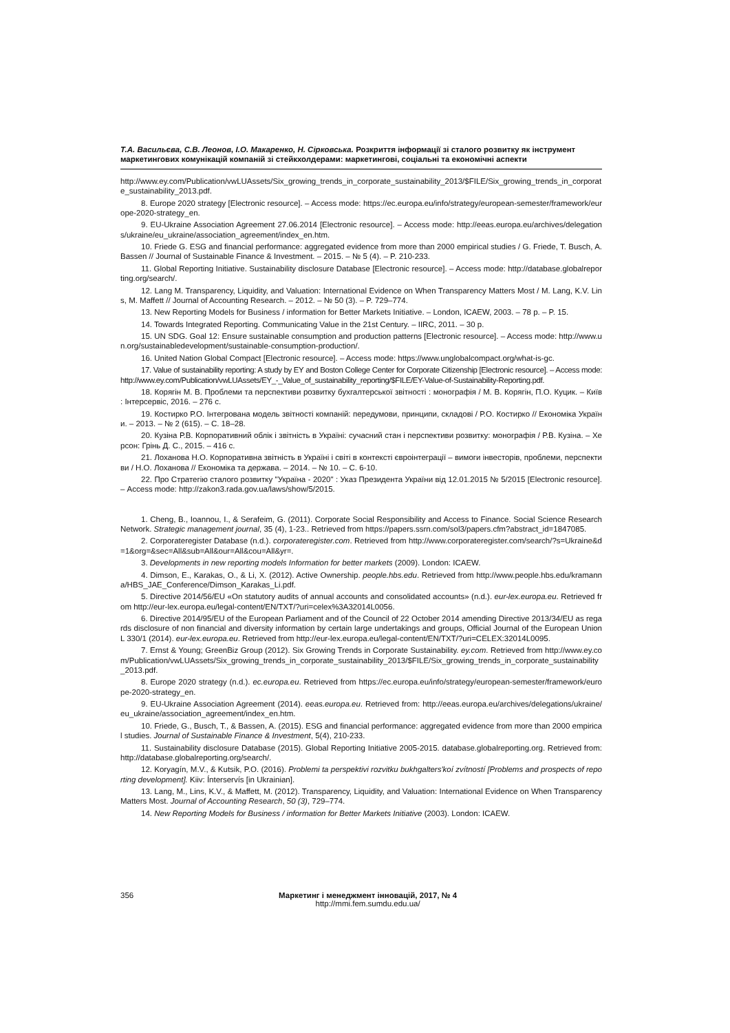Т.А. Васильєва, С.В. Леонов, І.О. Макаренко, Н. Сірковська. Розкриття інформації зі сталого розвитку як інструмент маркетингових комунікацій компаній зі стейкхолдерами: маркетингові, соціальні та економічні аспекти
http://www.ey.com/Publication/vwLUAssets/Six_growing_trends_in_corporate_sustainability_2013/$FILE/Six_growing_trends_in_corporate_sustainability_2013.pdf.
8. Europe 2020 strategy [Electronic resource]. – Access mode: https://ec.europa.eu/info/strategy/european-semester/framework/europe-2020-strategy_en.
9. EU-Ukraine Association Agreement 27.06.2014 [Electronic resource]. – Access mode: http://eeas.europa.eu/archives/delegations/ukraine/eu_ukraine/association_agreement/index_en.htm.
10. Friede G. ESG and financial performance: aggregated evidence from more than 2000 empirical studies / G. Friede, T. Busch, A. Bassen // Journal of Sustainable Finance & Investment. – 2015. – № 5 (4). – P. 210-233.
11. Global Reporting Initiative. Sustainability disclosure Database [Electronic resource]. – Access mode: http://database.globalreporting.org/search/.
12. Lang M. Transparency, Liquidity, and Valuation: International Evidence on When Transparency Matters Most / M. Lang, K.V. Lins, M. Maffett // Journal of Accounting Research. – 2012. – № 50 (3). – P. 729–774.
13. New Reporting Models for Business / information for Better Markets Initiative. – London, ICAEW, 2003. – 78 p. – P. 15.
14. Towards Integrated Reporting. Communicating Value in the 21st Century. – IIRC, 2011. – 30 p.
15. UN SDG. Goal 12: Ensure sustainable consumption and production patterns [Electronic resource]. – Access mode: http://www.un.org/sustainabledevelopment/sustainable-consumption-production/.
16. United Nation Global Compact [Electronic resource]. – Access mode: https://www.unglobalcompact.org/what-is-gc.
17. Value of sustainability reporting: A study by EY and Boston College Center for Corporate Citizenship [Electronic resource]. – Access mode: http://www.ey.com/Publication/vwLUAssets/EY_-_Value_of_sustainability_reporting/$FILE/EY-Value-of-Sustainability-Reporting.pdf.
18. Корягін М. В. Проблеми та перспективи розвитку бухгалтерської звітності : монографія / М. В. Корягін, П.О. Куцик. – Київ : Інтерсервіс, 2016. – 276 с.
19. Костирко Р.О. Інтегрована модель звітності компаній: передумови, принципи, складові / Р.О. Костирко // Економіка України. – 2013. – № 2 (615). – С. 18–28.
20. Кузіна Р.В. Корпоративний облік і звітність в Україні: сучасний стан і перспективи розвитку: монографія / Р.В. Кузіна. – Херсон: Грінь Д. С., 2015. – 416 с.
21. Лоханова Н.О. Корпоративна звітність в Україні і світі в контексті євроінтеграції – вимоги інвесторів, проблеми, перспективи / Н.О. Лоханова // Економіка та держава. – 2014. – № 10. – С. 6-10.
22. Про Стратегію сталого розвитку "Україна - 2020" : Указ Президента України від 12.01.2015 № 5/2015 [Electronic resource]. – Access mode: http://zakon3.rada.gov.ua/laws/show/5/2015.
1. Cheng, B., Ioannou, I., & Serafeim, G. (2011). Corporate Social Responsibility and Access to Finance. Social Science Research Network. Strategic management journal, 35 (4), 1-23.. Retrieved from https://papers.ssrn.com/sol3/papers.cfm?abstract_id=1847085.
2. Corporateregister Database (n.d.). corporateregister.com. Retrieved from http://www.corporateregister.com/search/?s=Ukraine&d=1&org=&sec=All&sub=All&our=All&cou=All&yr=.
3. Developments in new reporting models Information for better markets (2009). London: ICAEW.
4. Dimson, E., Karakas, O., & Li, X. (2012). Active Ownership. people.hbs.edu. Retrieved from http://www.people.hbs.edu/kramanna/HBS_JAE_Conference/Dimson_Karakas_Li.pdf.
5. Directive 2014/56/EU «On statutory audits of annual accounts and consolidated accounts» (n.d.). eur-lex.europa.eu. Retrieved from http://eur-lex.europa.eu/legal-content/EN/TXT/?uri=celex%3A32014L0056.
6. Directive 2014/95/EU of the European Parliament and of the Council of 22 October 2014 amending Directive 2013/34/EU as regards disclosure of non financial and diversity information by certain large undertakings and groups, Official Journal of the European Union L 330/1 (2014). eur-lex.europa.eu. Retrieved from http://eur-lex.europa.eu/legal-content/EN/TXT/?uri=CELEX:32014L0095.
7. Ernst & Young; GreenBiz Group (2012). Six Growing Trends in Corporate Sustainability. ey.com. Retrieved from http://www.ey.com/Publication/vwLUAssets/Six_growing_trends_in_corporate_sustainability_2013/$FILE/Six_growing_trends_in_corporate_sustainability_2013.pdf.
8. Europe 2020 strategy (n.d.). ec.europa.eu. Retrieved from https://ec.europa.eu/info/strategy/european-semester/framework/europe-2020-strategy_en.
9. EU-Ukraine Association Agreement (2014). eeas.europa.eu. Retrieved from: http://eeas.europa.eu/archives/delegations/ukraine/eu_ukraine/association_agreement/index_en.htm.
10. Friede, G., Busch, T., & Bassen, A. (2015). ESG and financial performance: aggregated evidence from more than 2000 empirical studies. Journal of Sustainable Finance & Investment, 5(4), 210-233.
11. Sustainability disclosure Database (2015). Global Reporting Initiative 2005-2015. database.globalreporting.org. Retrieved from: http://database.globalreporting.org/search/.
12. Koryagín, M.V., & Kutsik, P.O. (2016). Problemi ta perspektivi rozvitku bukhgalters'koí zvítností [Problems and prospects of reporting development]. Kiiv: Ínterservís [in Ukrainian].
13. Lang, M., Lins, K.V., & Maffett, M. (2012). Transparency, Liquidity, and Valuation: International Evidence on When Transparency Matters Most. Journal of Accounting Research, 50 (3), 729–774.
14. New Reporting Models for Business / information for Better Markets Initiative (2003). London: ICAEW.
356 Маркетинг і менеджмент інновацій, 2017, № 4
http://mmi.fem.sumdu.edu.ua/